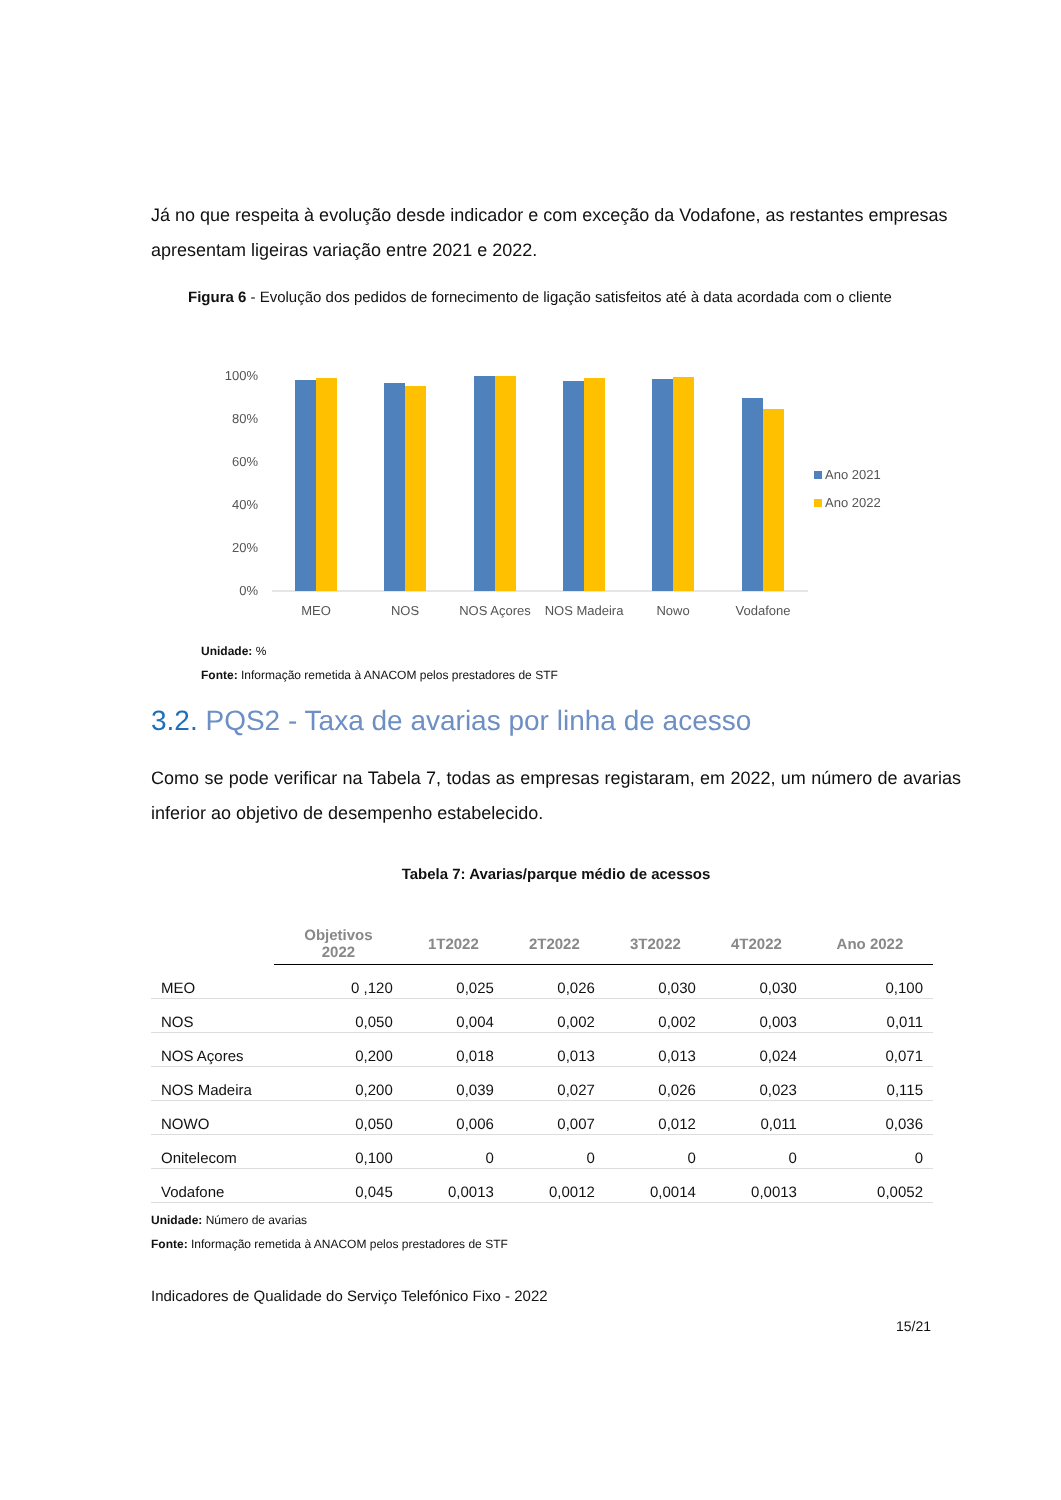Já no que respeita à evolução desde indicador e com exceção da Vodafone, as restantes empresas apresentam ligeiras variação entre 2021 e 2022.
Figura 6 - Evolução dos pedidos de fornecimento de ligação satisfeitos até à data acordada com o cliente
100%
80%
60%
40%
20%
0%
MEO
NOS
NOS Açores
NOS Madeira
Nowo
Vodafone
Ano 2021
Ano 2022
Unidade: %
Fonte: Informação remetida à ANACOM pelos prestadores de STF
3.2. PQS2 - Taxa de avarias por linha de acesso
Como se pode verificar na Tabela 7, todas as empresas registaram, em 2022, um número de avarias inferior ao objetivo de desempenho estabelecido.
Tabela 7: Avarias/parque médio de acessos
| | Objetivos 2022 | 1T2022 | 2T2022 | 3T2022 | 4T2022 | Ano 2022 |
| --- | --- | --- | --- | --- | --- | --- |
| MEO | 0 ,120 | 0,025 | 0,026 | 0,030 | 0,030 | 0,100 |
| NOS | 0,050 | 0,004 | 0,002 | 0,002 | 0,003 | 0,011 |
| NOS Açores | 0,200 | 0,018 | 0,013 | 0,013 | 0,024 | 0,071 |
| NOS Madeira | 0,200 | 0,039 | 0,027 | 0,026 | 0,023 | 0,115 |
| NOWO | 0,050 | 0,006 | 0,007 | 0,012 | 0,011 | 0,036 |
| Onitelecom | 0,100 | 0 | 0 | 0 | 0 | 0 |
| Vodafone | 0,045 | 0,0013 | 0,0012 | 0,0014 | 0,0013 | 0,0052 |
Unidade: Número de avarias
Fonte: Informação remetida à ANACOM pelos prestadores de STF
Indicadores de Qualidade do Serviço Telefónico Fixo - 2022
15/21